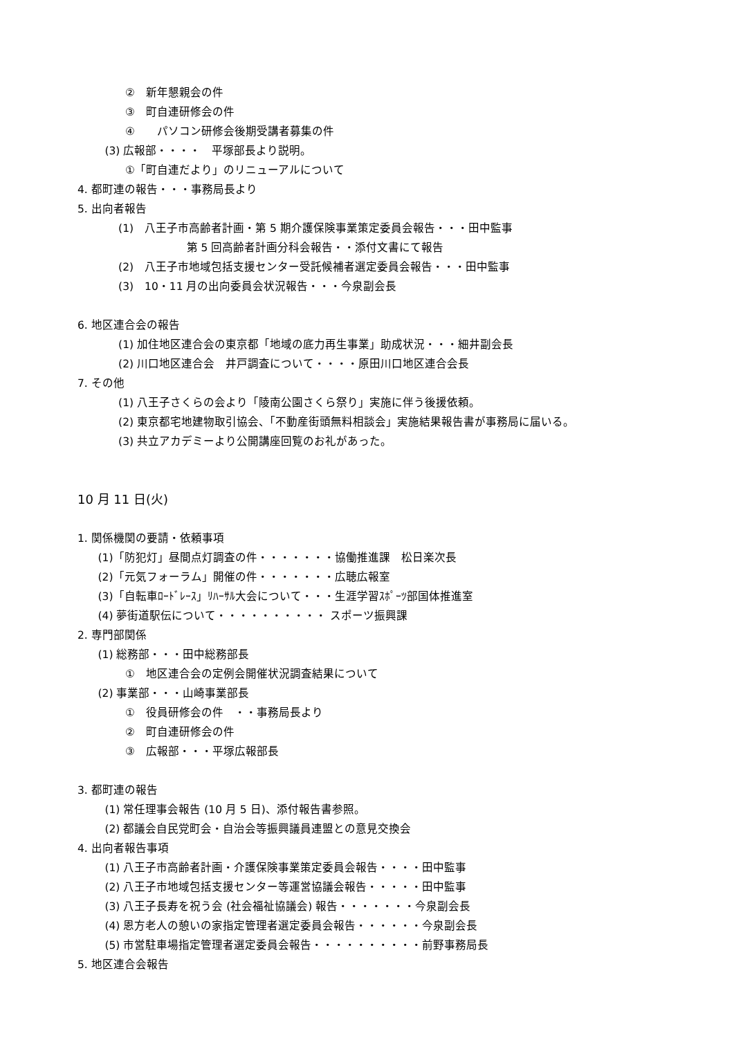②　新年懇親会の件
③　町自連研修会の件
④　　パソコン研修会後期受講者募集の件
(3) 広報部・・・・　平塚部長より説明。
①「町自連だより」のリニューアルについて
4. 都町連の報告・・・事務局長より
5. 出向者報告
(1)　八王子市高齢者計画・第 5 期介護保険事業策定委員会報告・・・田中監事
第 5 回高齢者計画分科会報告・・添付文書にて報告
(2)　八王子市地域包括支援センター受託候補者選定委員会報告・・・田中監事
(3)　10・11 月の出向委員会状況報告・・・今泉副会長
6. 地区連合会の報告
(1) 加住地区連合会の東京都「地域の底力再生事業」助成状況・・・細井副会長
(2) 川口地区連合会　井戸調査について・・・・原田川口地区連合会長
7. その他
(1) 八王子さくらの会より「陵南公園さくら祭り」実施に伴う後援依頼。
(2) 東京都宅地建物取引協会、「不動産街頭無料相談会」実施結果報告書が事務局に届いる。
(3) 共立アカデミーより公開講座回覧のお礼があった。
10 月 11 日(火)
1. 関係機関の要請・依頼事項
(1)「防犯灯」昼間点灯調査の件・・・・・・・協働推進課　松日楽次長
(2)「元気フォーラム」開催の件・・・・・・・広聴広報室
(3)「自転車ﾛｰﾄﾞﾚｰｽ」ﾘﾊｰｻﾙ大会について・・・生涯学習ｽﾎﾟｰﾂ部国体推進室
(4) 夢街道駅伝について・・・・・・・・・・ スポーツ振興課
2. 専門部関係
(1) 総務部・・・田中総務部長
①　地区連合会の定例会開催状況調査結果について
(2) 事業部・・・山崎事業部長
①　役員研修会の件　・・事務局長より
②　町自連研修会の件
③　広報部・・・平塚広報部長
3. 都町連の報告
(1) 常任理事会報告 (10 月 5 日)、添付報告書参照。
(2) 都議会自民党町会・自治会等振興議員連盟との意見交換会
4. 出向者報告事項
(1) 八王子市高齢者計画・介護保険事業策定委員会報告・・・・田中監事
(2) 八王子市地域包括支援センター等運営協議会報告・・・・・田中監事
(3) 八王子長寿を祝う会 (社会福祉協議会) 報告・・・・・・・今泉副会長
(4) 恩方老人の憩いの家指定管理者選定委員会報告・・・・・・今泉副会長
(5) 市営駐車場指定管理者選定委員会報告・・・・・・・・・・前野事務局長
5. 地区連合会報告